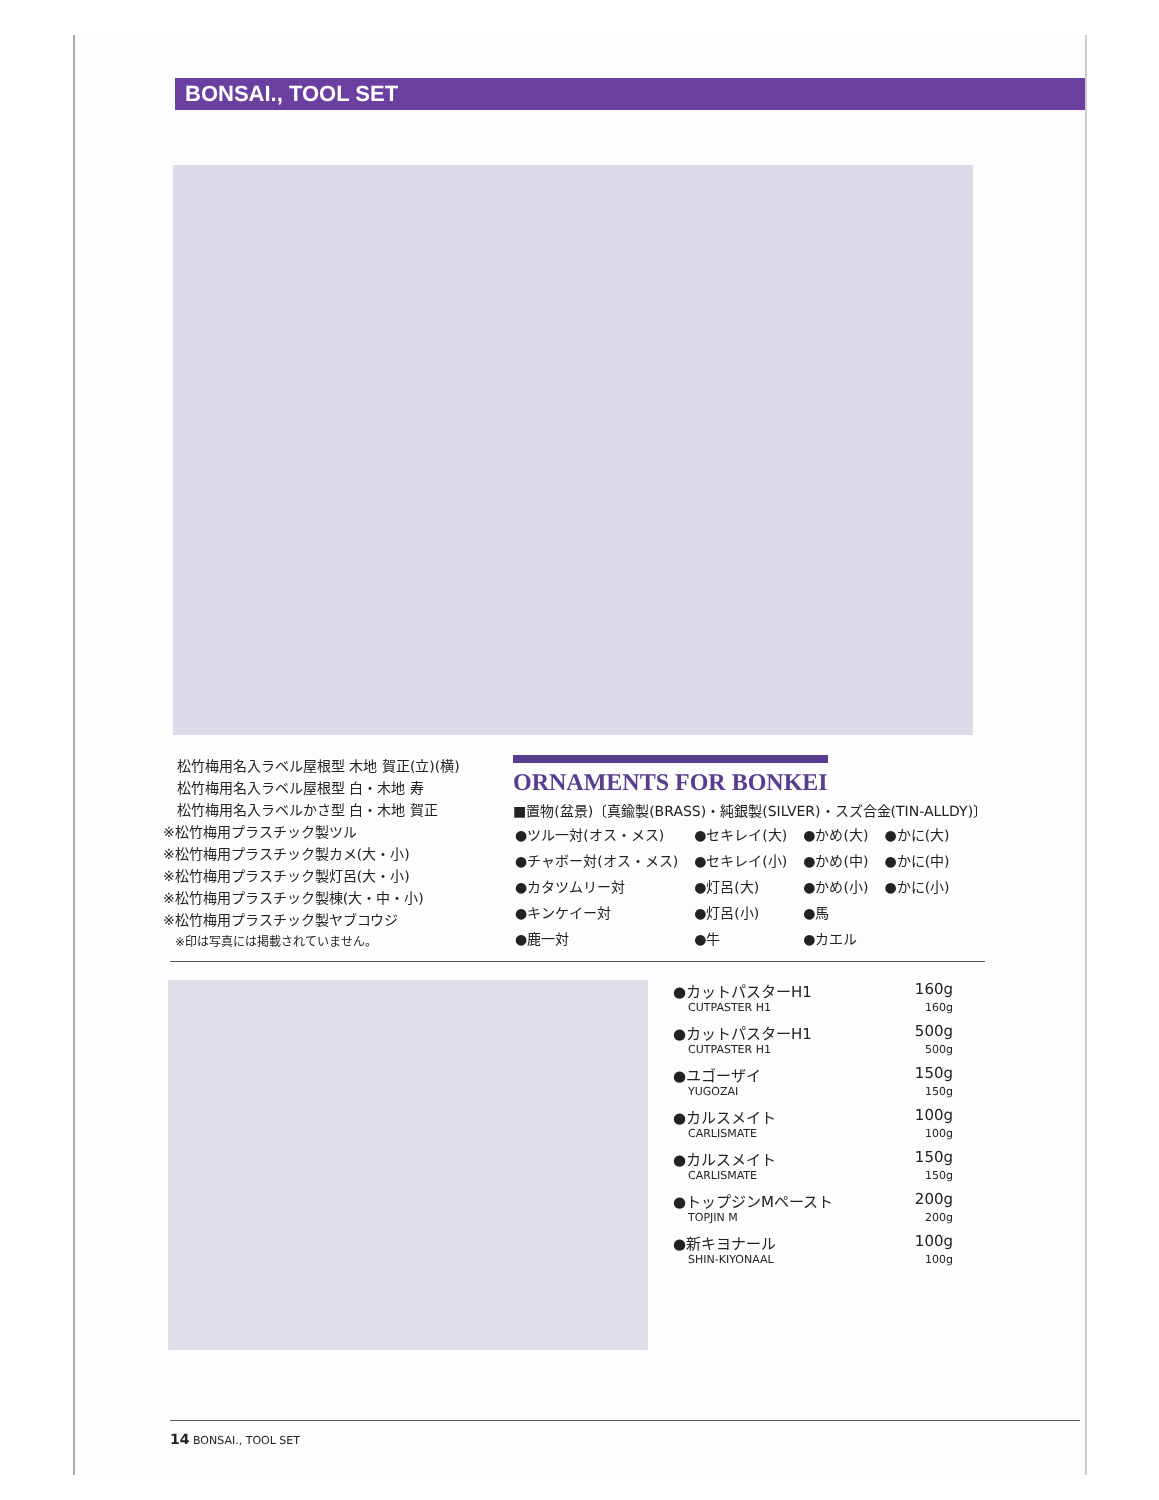BONSAI., TOOL SET
　松竹梅用名入ラベル屋根型 木地 賀正(立)(横)
　松竹梅用名入ラベル屋根型 白・木地 寿
　松竹梅用名入ラベルかさ型 白・木地 賀正
※松竹梅用プラスチック製ツル
※松竹梅用プラスチック製カメ(大・小)
※松竹梅用プラスチック製灯呂(大・小)
※松竹梅用プラスチック製棟(大・中・小)
※松竹梅用プラスチック製ヤブコウジ
　※印は写真には掲載されていません。
ORNAMENTS FOR BONKEI
■置物(盆景)〔真鍮製(BRASS)・純銀製(SILVER)・スズ合金(TIN-ALLDY)〕
| ●ツル一対(オス・メス) | ●セキレイ(大) | ●かめ(大) | ●かに(大) |
| ●チャボー対(オス・メス) | ●セキレイ(小) | ●かめ(中) | ●かに(中) |
| ●カタツムリー対 | ●灯呂(大) | ●かめ(小) | ●かに(小) |
| ●キンケイー対 | ●灯呂(小) | ●馬 | |
| ●鹿一対 | ●牛 | ●カエル | |
●カットパスターH1 160g
CUTPASTER H1 160g
●カットパスターH1 500g
CUTPASTER H1 500g
●ユゴーザイ 150g
YUGOZAI 150g
●カルスメイト 100g
CARLISMATE 100g
●カルスメイト 150g
CARLISMATE 150g
●トップジンMペースト 200g
TOPJIN M 200g
●新キヨナール 100g
SHIN-KIYONAAL 100g
14 BONSAI., TOOL SET